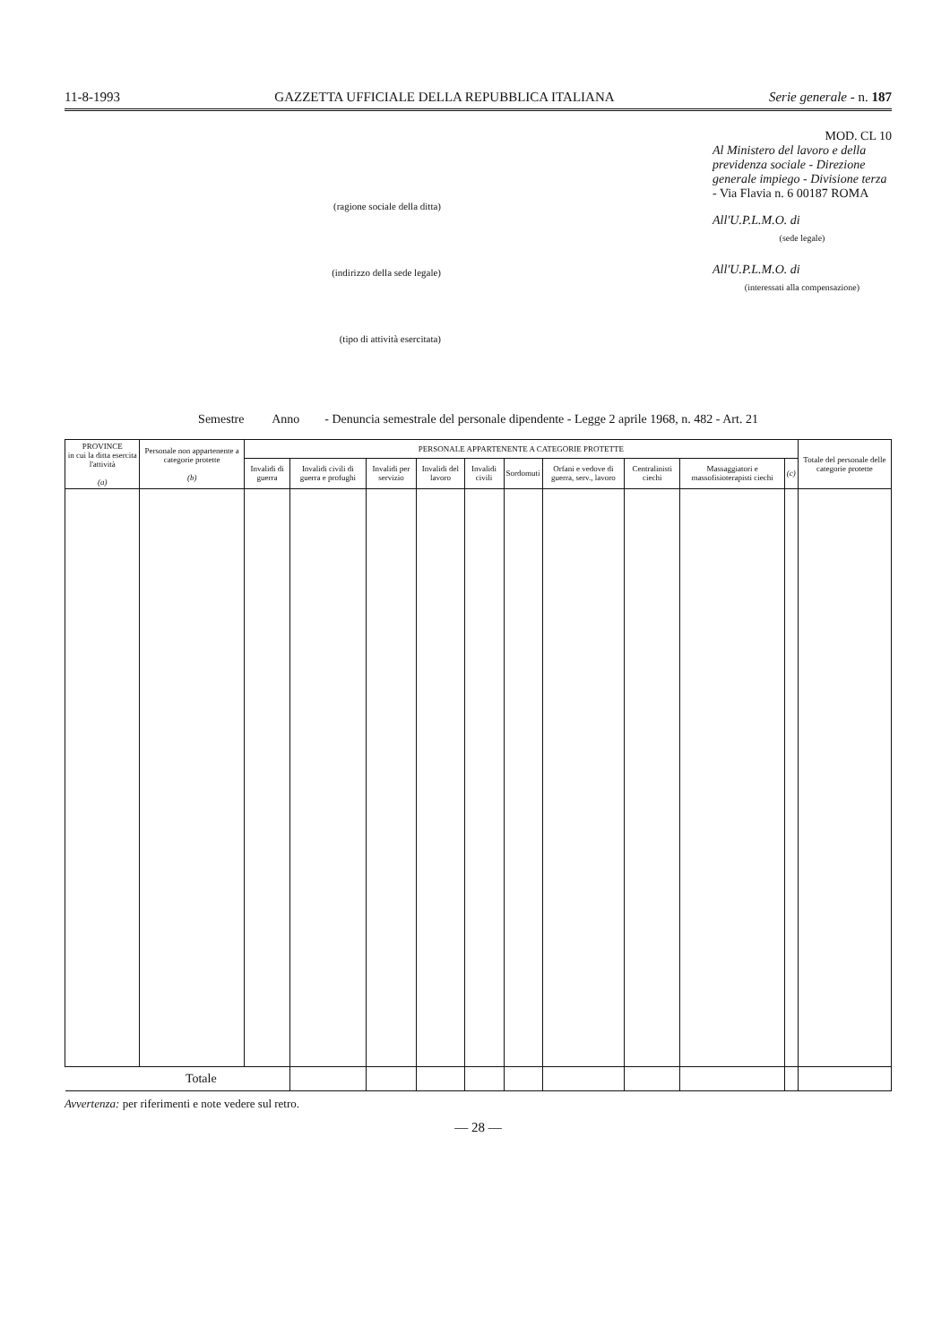11-8-1993 GAZZETTA UFFICIALE DELLA REPUBBLICA ITALIANA Serie generale - n. 187
(ragione sociale della ditta)
(indirizzo della sede legale)
(tipo di attività esercitata)
MOD. CL 10
Al Ministero del lavoro e della previdenza sociale - Direzione generale impiego - Divisione terza - Via Flavia n. 6 00187 ROMA
All'U.P.L.M.O. di
(sede legale)
All'U.P.L.M.O. di
(interessati alla compensazione)
Semestre Anno - Denuncia semestrale del personale dipendente - Legge 2 aprile 1968, n. 482 - Art. 21
| PROVINCE in cui la ditta esercita l'attività (a) | Personale non appartenente a categorie protette (b) | PERSONALE APPARTENENTE A CATEGORIE PROTETTE | | | | | | | | | | Totale del personale delle categorie protette |
| --- | --- | --- | --- | --- | --- | --- | --- | --- | --- | --- | --- | --- |
| | | Invalidi di guerra | Invalidi civili di guerra e profughi | Invalidi per servizio | Invalidi del lavoro | Invalidi civili | Sordomuti | Orfani e vedove di guerra, serv., lavoro | Centralinisti ciechi | Massaggiatori e massofisioterapisti ciechi | (c) | |
| Totale | | | | | | | | | | | | |
Avvertenza: per riferimenti e note vedere sul retro.
— 28 —